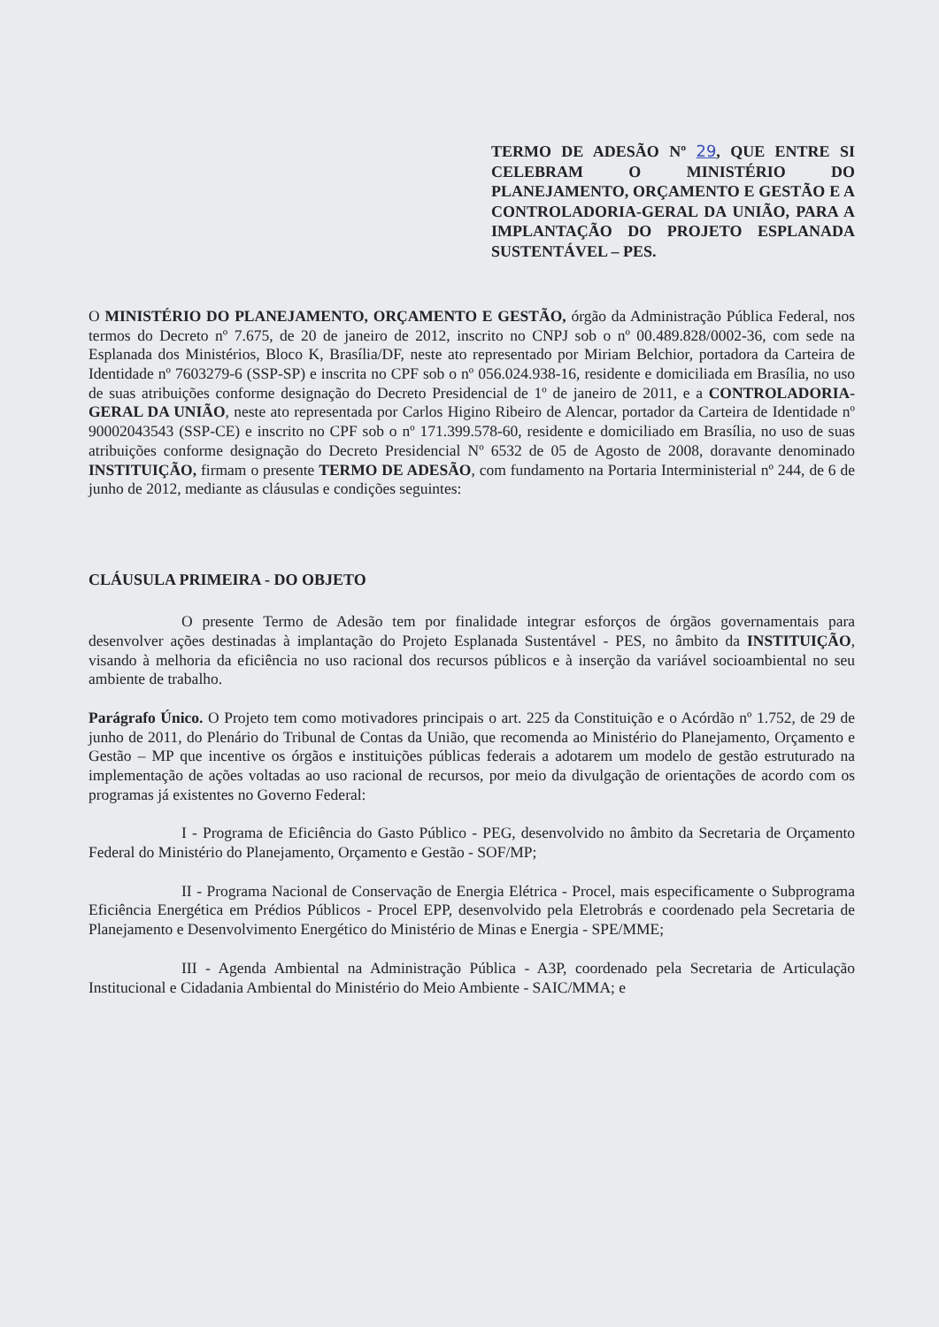TERMO DE ADESÃO Nº 29, QUE ENTRE SI CELEBRAM O MINISTÉRIO DO PLANEJAMENTO, ORÇAMENTO E GESTÃO E A CONTROLADORIA-GERAL DA UNIÃO, PARA A IMPLANTAÇÃO DO PROJETO ESPLANADA SUSTENTÁVEL – PES.
O MINISTÉRIO DO PLANEJAMENTO, ORÇAMENTO E GESTÃO, órgão da Administração Pública Federal, nos termos do Decreto nº 7.675, de 20 de janeiro de 2012, inscrito no CNPJ sob o nº 00.489.828/0002-36, com sede na Esplanada dos Ministérios, Bloco K, Brasília/DF, neste ato representado por Miriam Belchior, portadora da Carteira de Identidade nº 7603279-6 (SSP-SP) e inscrita no CPF sob o nº 056.024.938-16, residente e domiciliada em Brasília, no uso de suas atribuições conforme designação do Decreto Presidencial de 1º de janeiro de 2011, e a CONTROLADORIA-GERAL DA UNIÃO, neste ato representada por Carlos Higino Ribeiro de Alencar, portador da Carteira de Identidade nº 90002043543 (SSP-CE) e inscrito no CPF sob o nº 171.399.578-60, residente e domiciliado em Brasília, no uso de suas atribuições conforme designação do Decreto Presidencial Nº 6532 de 05 de Agosto de 2008, doravante denominado INSTITUIÇÃO, firmam o presente TERMO DE ADESÃO, com fundamento na Portaria Interministerial nº 244, de 6 de junho de 2012, mediante as cláusulas e condições seguintes:
CLÁUSULA PRIMEIRA - DO OBJETO
O presente Termo de Adesão tem por finalidade integrar esforços de órgãos governamentais para desenvolver ações destinadas à implantação do Projeto Esplanada Sustentável - PES, no âmbito da INSTITUIÇÃO, visando à melhoria da eficiência no uso racional dos recursos públicos e à inserção da variável socioambiental no seu ambiente de trabalho.
Parágrafo Único. O Projeto tem como motivadores principais o art. 225 da Constituição e o Acórdão nº 1.752, de 29 de junho de 2011, do Plenário do Tribunal de Contas da União, que recomenda ao Ministério do Planejamento, Orçamento e Gestão – MP que incentive os órgãos e instituições públicas federais a adotarem um modelo de gestão estruturado na implementação de ações voltadas ao uso racional de recursos, por meio da divulgação de orientações de acordo com os programas já existentes no Governo Federal:
I - Programa de Eficiência do Gasto Público - PEG, desenvolvido no âmbito da Secretaria de Orçamento Federal do Ministério do Planejamento, Orçamento e Gestão - SOF/MP;
II - Programa Nacional de Conservação de Energia Elétrica - Procel, mais especificamente o Subprograma Eficiência Energética em Prédios Públicos - Procel EPP, desenvolvido pela Eletrobrás e coordenado pela Secretaria de Planejamento e Desenvolvimento Energético do Ministério de Minas e Energia - SPE/MME;
III - Agenda Ambiental na Administração Pública - A3P, coordenado pela Secretaria de Articulação Institucional e Cidadania Ambiental do Ministério do Meio Ambiente - SAIC/MMA; e